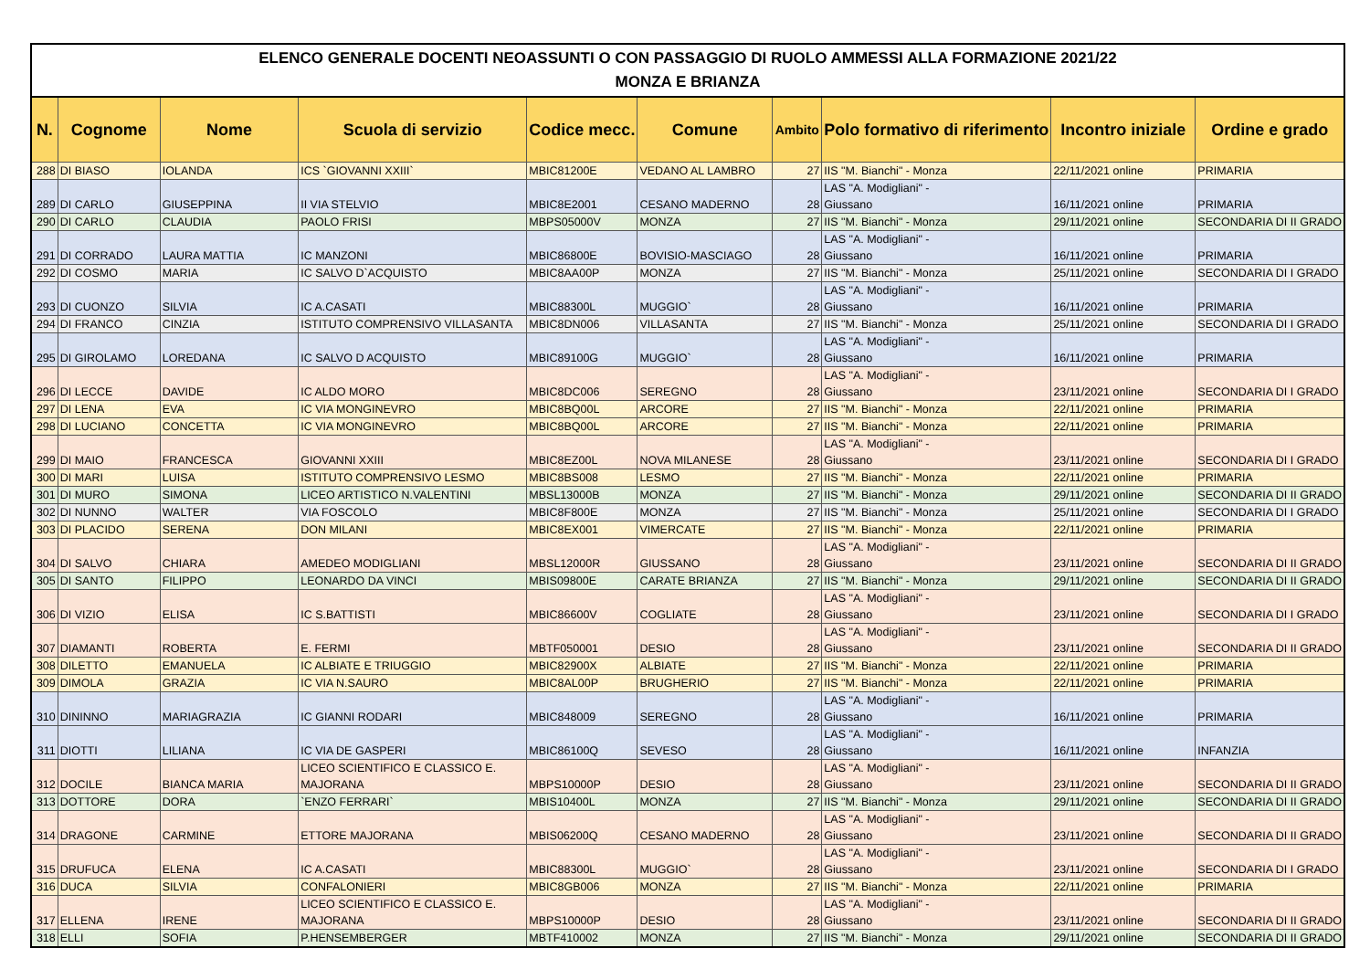ELENCO GENERALE DOCENTI NEOASSUNTI O CON PASSAGGIO DI RUOLO AMMESSI ALLA FORMAZIONE 2021/22
MONZA E BRIANZA
| N. | Cognome | Nome | Scuola di servizio | Codice mecc. | Comune | Ambito | Polo formativo di riferimento | Incontro iniziale | Ordine e grado |
| --- | --- | --- | --- | --- | --- | --- | --- | --- | --- |
| 288 | DI BIASO | IOLANDA | ICS `GIOVANNI XXIII` | MBIC81200E | VEDANO AL LAMBRO | 27 | IIS "M. Bianchi" - Monza | 22/11/2021 online | PRIMARIA |
| 289 | DI CARLO | GIUSEPPINA | II VIA STELVIO | MBIC8E2001 | CESANO MADERNO | 28 | LAS "A. Modigliani" - Giussano | 16/11/2021 online | PRIMARIA |
| 290 | DI CARLO | CLAUDIA | PAOLO FRISI | MBPS05000V | MONZA | 27 | IIS "M. Bianchi" - Monza | 29/11/2021 online | SECONDARIA DI II GRADO |
| 291 | DI CORRADO | LAURA MATTIA | IC MANZONI | MBIC86800E | BOVISIO-MASCIAGO | 28 | LAS "A. Modigliani" - Giussano | 16/11/2021 online | PRIMARIA |
| 292 | DI COSMO | MARIA | IC SALVO D`ACQUISTO | MBIC8AA00P | MONZA | 27 | IIS "M. Bianchi" - Monza | 25/11/2021 online | SECONDARIA DI I GRADO |
| 293 | DI CUONZO | SILVIA | IC A.CASATI | MBIC88300L | MUGGIO` | 28 | LAS "A. Modigliani" - Giussano | 16/11/2021 online | PRIMARIA |
| 294 | DI FRANCO | CINZIA | ISTITUTO COMPRENSIVO VILLASANTA | MBIC8DN006 | VILLASANTA | 27 | IIS "M. Bianchi" - Monza | 25/11/2021 online | SECONDARIA DI I GRADO |
| 295 | DI GIROLAMO | LOREDANA | IC SALVO D ACQUISTO | MBIC89100G | MUGGIO` | 28 | LAS "A. Modigliani" - Giussano | 16/11/2021 online | PRIMARIA |
| 296 | DI LECCE | DAVIDE | IC ALDO MORO | MBIC8DC006 | SEREGNO | 28 | LAS "A. Modigliani" - Giussano | 23/11/2021 online | SECONDARIA DI I GRADO |
| 297 | DI LENA | EVA | IC VIA MONGINEVRO | MBIC8BQ00L | ARCORE | 27 | IIS "M. Bianchi" - Monza | 22/11/2021 online | PRIMARIA |
| 298 | DI LUCIANO | CONCETTA | IC VIA MONGINEVRO | MBIC8BQ00L | ARCORE | 27 | IIS "M. Bianchi" - Monza | 22/11/2021 online | PRIMARIA |
| 299 | DI MAIO | FRANCESCA | GIOVANNI XXIII | MBIC8EZ00L | NOVA MILANESE | 28 | LAS "A. Modigliani" - Giussano | 23/11/2021 online | SECONDARIA DI I GRADO |
| 300 | DI MARI | LUISA | ISTITUTO COMPRENSIVO LESMO | MBIC8BS008 | LESMO | 27 | IIS "M. Bianchi" - Monza | 22/11/2021 online | PRIMARIA |
| 301 | DI MURO | SIMONA | LICEO ARTISTICO N.VALENTINI | MBSL13000B | MONZA | 27 | IIS "M. Bianchi" - Monza | 29/11/2021 online | SECONDARIA DI II GRADO |
| 302 | DI NUNNO | WALTER | VIA FOSCOLO | MBIC8F800E | MONZA | 27 | IIS "M. Bianchi" - Monza | 25/11/2021 online | SECONDARIA DI I GRADO |
| 303 | DI PLACIDO | SERENA | DON MILANI | MBIC8EX001 | VIMERCATE | 27 | IIS "M. Bianchi" - Monza | 22/11/2021 online | PRIMARIA |
| 304 | DI SALVO | CHIARA | AMEDEO MODIGLIANI | MBSL12000R | GIUSSANO | 28 | LAS "A. Modigliani" - Giussano | 23/11/2021 online | SECONDARIA DI II GRADO |
| 305 | DI SANTO | FILIPPO | LEONARDO DA VINCI | MBIS09800E | CARATE BRIANZA | 27 | IIS "M. Bianchi" - Monza | 29/11/2021 online | SECONDARIA DI II GRADO |
| 306 | DI VIZIO | ELISA | IC S.BATTISTI | MBIC86600V | COGLIATE | 28 | LAS "A. Modigliani" - Giussano | 23/11/2021 online | SECONDARIA DI I GRADO |
| 307 | DIAMANTI | ROBERTA | E. FERMI | MBTF050001 | DESIO | 28 | LAS "A. Modigliani" - Giussano | 23/11/2021 online | SECONDARIA DI II GRADO |
| 308 | DILETTO | EMANUELA | IC ALBIATE E TRIUGGIO | MBIC82900X | ALBIATE | 27 | IIS "M. Bianchi" - Monza | 22/11/2021 online | PRIMARIA |
| 309 | DIMOLA | GRAZIA | IC VIA N.SAURO | MBIC8AL00P | BRUGHERIO | 27 | IIS "M. Bianchi" - Monza | 22/11/2021 online | PRIMARIA |
| 310 | DININNO | MARIAGRAZIA | IC GIANNI RODARI | MBIC848009 | SEREGNO | 28 | LAS "A. Modigliani" - Giussano | 16/11/2021 online | PRIMARIA |
| 311 | DIOTTI | LILIANA | IC VIA DE GASPERI | MBIC86100Q | SEVESO | 28 | LAS "A. Modigliani" - Giussano | 16/11/2021 online | INFANZIA |
| 312 | DOCILE | BIANCA MARIA | LICEO SCIENTIFICO E CLASSICO E. MAJORANA | MBPS10000P | DESIO | 28 | LAS "A. Modigliani" - Giussano | 23/11/2021 online | SECONDARIA DI II GRADO |
| 313 | DOTTORE | DORA | `ENZO FERRARI` | MBIS10400L | MONZA | 27 | IIS "M. Bianchi" - Monza | 29/11/2021 online | SECONDARIA DI II GRADO |
| 314 | DRAGONE | CARMINE | ETTORE MAJORANA | MBIS06200Q | CESANO MADERNO | 28 | LAS "A. Modigliani" - Giussano | 23/11/2021 online | SECONDARIA DI II GRADO |
| 315 | DRUFUCA | ELENA | IC A.CASATI | MBIC88300L | MUGGIO` | 28 | LAS "A. Modigliani" - Giussano | 23/11/2021 online | SECONDARIA DI I GRADO |
| 316 | DUCA | SILVIA | CONFALONIERI | MBIC8GB006 | MONZA | 27 | IIS "M. Bianchi" - Monza | 22/11/2021 online | PRIMARIA |
| 317 | ELLENA | IRENE | LICEO SCIENTIFICO E CLASSICO E. MAJORANA | MBPS10000P | DESIO | 28 | LAS "A. Modigliani" - Giussano | 23/11/2021 online | SECONDARIA DI II GRADO |
| 318 | ELLI | SOFIA | P.HENSEMBERGER | MBTF410002 | MONZA | 27 | IIS "M. Bianchi" - Monza | 29/11/2021 online | SECONDARIA DI II GRADO |